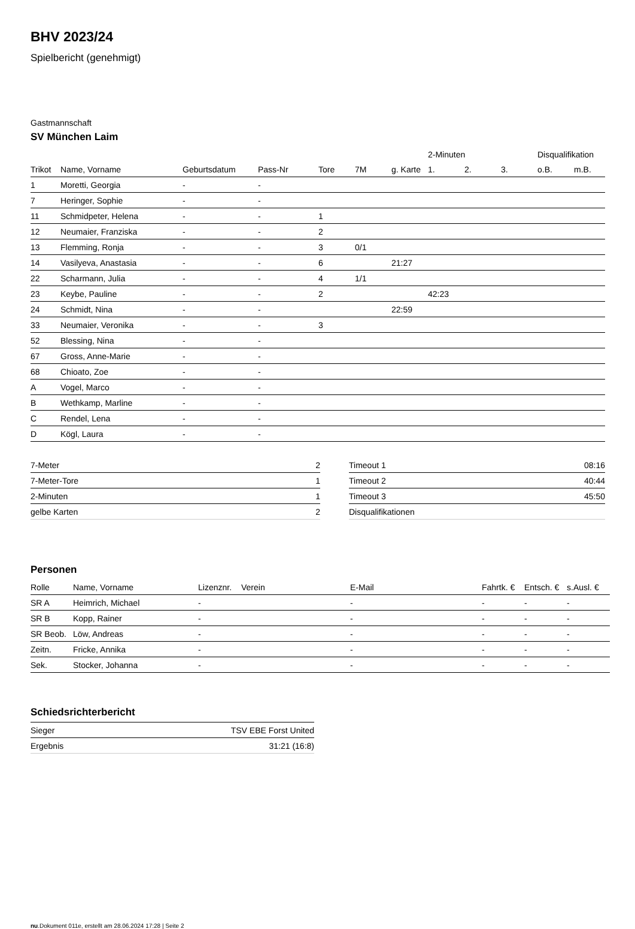BHV 2023/24
Spielbericht (genehmigt)
Gastmannschaft
SV München Laim
| | | | | | | | 2-Minuten | | | Disqualifikation | |
| --- | --- | --- | --- | --- | --- | --- | --- | --- | --- | --- | --- |
| Trikot | Name, Vorname | Geburtsdatum | Pass-Nr | Tore | 7M | g. Karte | 1. | 2. | 3. | o.B. | m.B. |
| 1 | Moretti, Georgia | - | - | | | | | | | | |
| 7 | Heringer, Sophie | - | - | | | | | | | | |
| 11 | Schmidpeter, Helena | - | - | 1 | | | | | | | |
| 12 | Neumaier, Franziska | - | - | 2 | | | | | | | |
| 13 | Flemming, Ronja | - | - | 3 | 0/1 | | | | | | |
| 14 | Vasilyeva, Anastasia | - | - | 6 | | 21:27 | | | | | |
| 22 | Scharmann, Julia | - | - | 4 | 1/1 | | | | | | |
| 23 | Keybe, Pauline | - | - | 2 | | | 42:23 | | | | |
| 24 | Schmidt, Nina | - | - | | | 22:59 | | | | | |
| 33 | Neumaier, Veronika | - | - | 3 | | | | | | | |
| 52 | Blessing, Nina | - | - | | | | | | | | |
| 67 | Gross, Anne-Marie | - | - | | | | | | | | |
| 68 | Chioato, Zoe | - | - | | | | | | | | |
| A | Vogel, Marco | - | - | | | | | | | | |
| B | Wethkamp, Marline | - | - | | | | | | | | |
| C | Rendel, Lena | - | - | | | | | | | | |
| D | Kögl, Laura | - | - | | | | | | | | |
| 7-Meter | 2 |
| 7-Meter-Tore | 1 |
| 2-Minuten | 1 |
| gelbe Karten | 2 |
| Timeout 1 | 08:16 |
| Timeout 2 | 40:44 |
| Timeout 3 | 45:50 |
| Disqualifikationen | |
Personen
| Rolle | Name, Vorname | Lizenznr. | Verein | E-Mail | Fahrtk. € | Entsch. € | s.Ausl. € |
| --- | --- | --- | --- | --- | --- | --- | --- |
| SR A | Heimrich, Michael | - | | - | - | - | - |
| SR B | Kopp, Rainer | - | | - | - | - | - |
| SR Beob. | Löw, Andreas | - | | - | - | - | - |
| Zeitn. | Fricke, Annika | - | | - | - | - | - |
| Sek. | Stocker, Johanna | - | | - | - | - | - |
Schiedsrichterbericht
| Sieger | TSV EBE Forst United |
| Ergebnis | 31:21 (16:8) |
nu.Dokument 011e, erstellt am 28.06.2024 17:28 | Seite 2